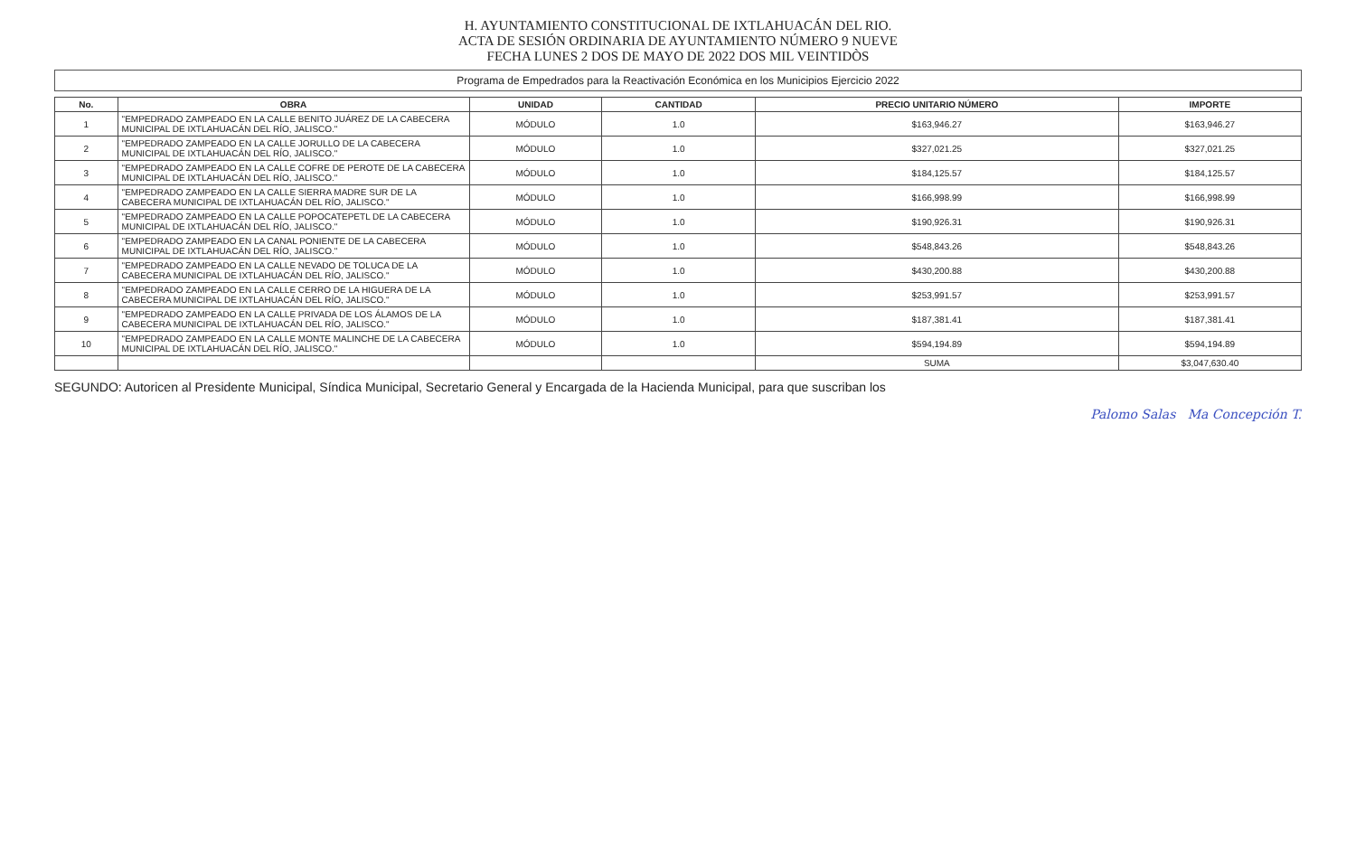H. AYUNTAMIENTO CONSTITUCIONAL DE IXTLAHUACÁN DEL RIO.
ACTA DE SESIÓN ORDINARIA DE AYUNTAMIENTO NÚMERO 9 NUEVE
FECHA LUNES 2 DOS DE MAYO DE 2022 DOS MIL VEINTIDÒS
Programa de Empedrados para la Reactivación Económica en los Municipios Ejercicio 2022
| No. | OBRA | UNIDAD | CANTIDAD | PRECIO UNITARIO NÚMERO | IMPORTE |
| --- | --- | --- | --- | --- | --- |
| 1 | "EMPEDRADO ZAMPEADO EN LA CALLE BENITO JUÁREZ DE LA CABECERA MUNICIPAL DE IXTLAHUACÁN DEL RÍO, JALISCO." | MÓDULO | 1.0 | $163,946.27 | $163,946.27 |
| 2 | "EMPEDRADO ZAMPEADO EN LA CALLE JORULLO DE LA CABECERA MUNICIPAL DE IXTLAHUACÁN DEL RÍO, JALISCO." | MÓDULO | 1.0 | $327,021.25 | $327,021.25 |
| 3 | "EMPEDRADO ZAMPEADO EN LA CALLE COFRE DE PEROTE DE LA CABECERA MUNICIPAL DE IXTLAHUACÁN DEL RÍO, JALISCO." | MÓDULO | 1.0 | $184,125.57 | $184,125.57 |
| 4 | "EMPEDRADO ZAMPEADO EN LA CALLE SIERRA MADRE SUR DE LA CABECERA MUNICIPAL DE IXTLAHUACÁN DEL RÍO, JALISCO." | MÓDULO | 1.0 | $166,998.99 | $166,998.99 |
| 5 | "EMPEDRADO ZAMPEADO EN LA CALLE POPOCATEPETL DE LA CABECERA MUNICIPAL DE IXTLAHUACÁN DEL RÍO, JALISCO." | MÓDULO | 1.0 | $190,926.31 | $190,926.31 |
| 6 | "EMPEDRADO ZAMPEADO EN LA CANAL PONIENTE DE LA CABECERA MUNICIPAL DE IXTLAHUACÁN DEL RÍO, JALISCO." | MÓDULO | 1.0 | $548,843.26 | $548,843.26 |
| 7 | "EMPEDRADO ZAMPEADO EN LA CALLE NEVADO DE TOLUCA DE LA CABECERA MUNICIPAL DE IXTLAHUACÁN DEL RÍO, JALISCO." | MÓDULO | 1.0 | $430,200.88 | $430,200.88 |
| 8 | "EMPEDRADO ZAMPEADO EN LA CALLE CERRO DE LA HIGUERA DE LA CABECERA MUNICIPAL DE IXTLAHUACÁN DEL RÍO, JALISCO." | MÓDULO | 1.0 | $253,991.57 | $253,991.57 |
| 9 | "EMPEDRADO ZAMPEADO EN LA CALLE PRIVADA DE LOS ÁLAMOS DE LA CABECERA MUNICIPAL DE IXTLAHUACÁN DEL RÍO, JALISCO." | MÓDULO | 1.0 | $187,381.41 | $187,381.41 |
| 10 | "EMPEDRADO ZAMPEADO EN LA CALLE MONTE MALINCHE DE LA CABECERA MUNICIPAL DE IXTLAHUACÁN DEL RÍO, JALISCO." | MÓDULO | 1.0 | $594,194.89 | $594,194.89 |
| | | | | SUMA | $3,047,630.40 |
SEGUNDO: Autoricen al Presidente Municipal, Síndica Municipal, Secretario General y Encargada de la Hacienda Municipal, para que suscriban los
Palomo Salas Ma Concepción T.